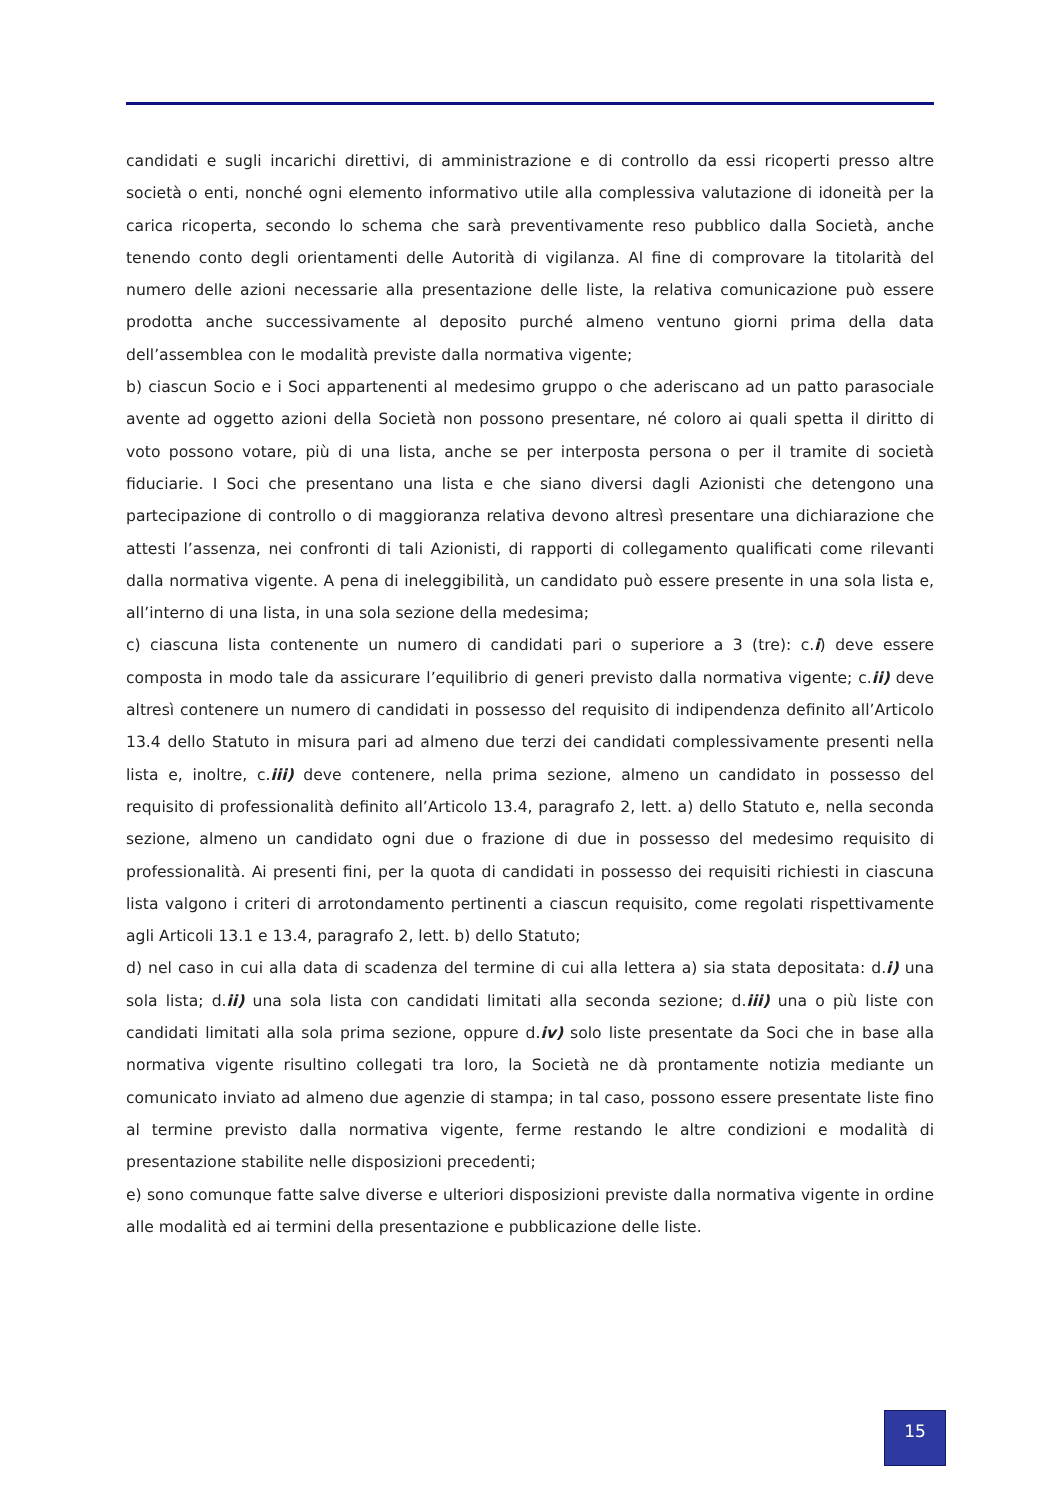candidati e sugli incarichi direttivi, di amministrazione e di controllo da essi ricoperti presso altre società o enti, nonché ogni elemento informativo utile alla complessiva valutazione di idoneità per la carica ricoperta, secondo lo schema che sarà preventivamente reso pubblico dalla Società, anche tenendo conto degli orientamenti delle Autorità di vigilanza. Al fine di comprovare la titolarità del numero delle azioni necessarie alla presentazione delle liste, la relativa comunicazione può essere prodotta anche successivamente al deposito purché almeno ventuno giorni prima della data dell’assemblea con le modalità previste dalla normativa vigente;
b) ciascun Socio e i Soci appartenenti al medesimo gruppo o che aderiscano ad un patto parasociale avente ad oggetto azioni della Società non possono presentare, né coloro ai quali spetta il diritto di voto possono votare, più di una lista, anche se per interposta persona o per il tramite di società fiduciarie. I Soci che presentano una lista e che siano diversi dagli Azionisti che detengono una partecipazione di controllo o di maggioranza relativa devono altresì presentare una dichiarazione che attesti l’assenza, nei confronti di tali Azionisti, di rapporti di collegamento qualificati come rilevanti dalla normativa vigente. A pena di ineleggibilità, un candidato può essere presente in una sola lista e, all’interno di una lista, in una sola sezione della medesima;
c) ciascuna lista contenente un numero di candidati pari o superiore a 3 (tre): c.i) deve essere composta in modo tale da assicurare l’equilibrio di generi previsto dalla normativa vigente; c.ii) deve altresì contenere un numero di candidati in possesso del requisito di indipendenza definito all’Articolo 13.4 dello Statuto in misura pari ad almeno due terzi dei candidati complessivamente presenti nella lista e, inoltre, c.iii) deve contenere, nella prima sezione, almeno un candidato in possesso del requisito di professionalità definito all’Articolo 13.4, paragrafo 2, lett. a) dello Statuto e, nella seconda sezione, almeno un candidato ogni due o frazione di due in possesso del medesimo requisito di professionalità. Ai presenti fini, per la quota di candidati in possesso dei requisiti richiesti in ciascuna lista valgono i criteri di arrotondamento pertinenti a ciascun requisito, come regolati rispettivamente agli Articoli 13.1 e 13.4, paragrafo 2, lett. b) dello Statuto;
d) nel caso in cui alla data di scadenza del termine di cui alla lettera a) sia stata depositata: d.i) una sola lista; d.ii) una sola lista con candidati limitati alla seconda sezione; d.iii) una o più liste con candidati limitati alla sola prima sezione, oppure d.iv) solo liste presentate da Soci che in base alla normativa vigente risultino collegati tra loro, la Società ne dà prontamente notizia mediante un comunicato inviato ad almeno due agenzie di stampa; in tal caso, possono essere presentate liste fino al termine previsto dalla normativa vigente, ferme restando le altre condizioni e modalità di presentazione stabilite nelle disposizioni precedenti;
e) sono comunque fatte salve diverse e ulteriori disposizioni previste dalla normativa vigente in ordine alle modalità ed ai termini della presentazione e pubblicazione delle liste.
15